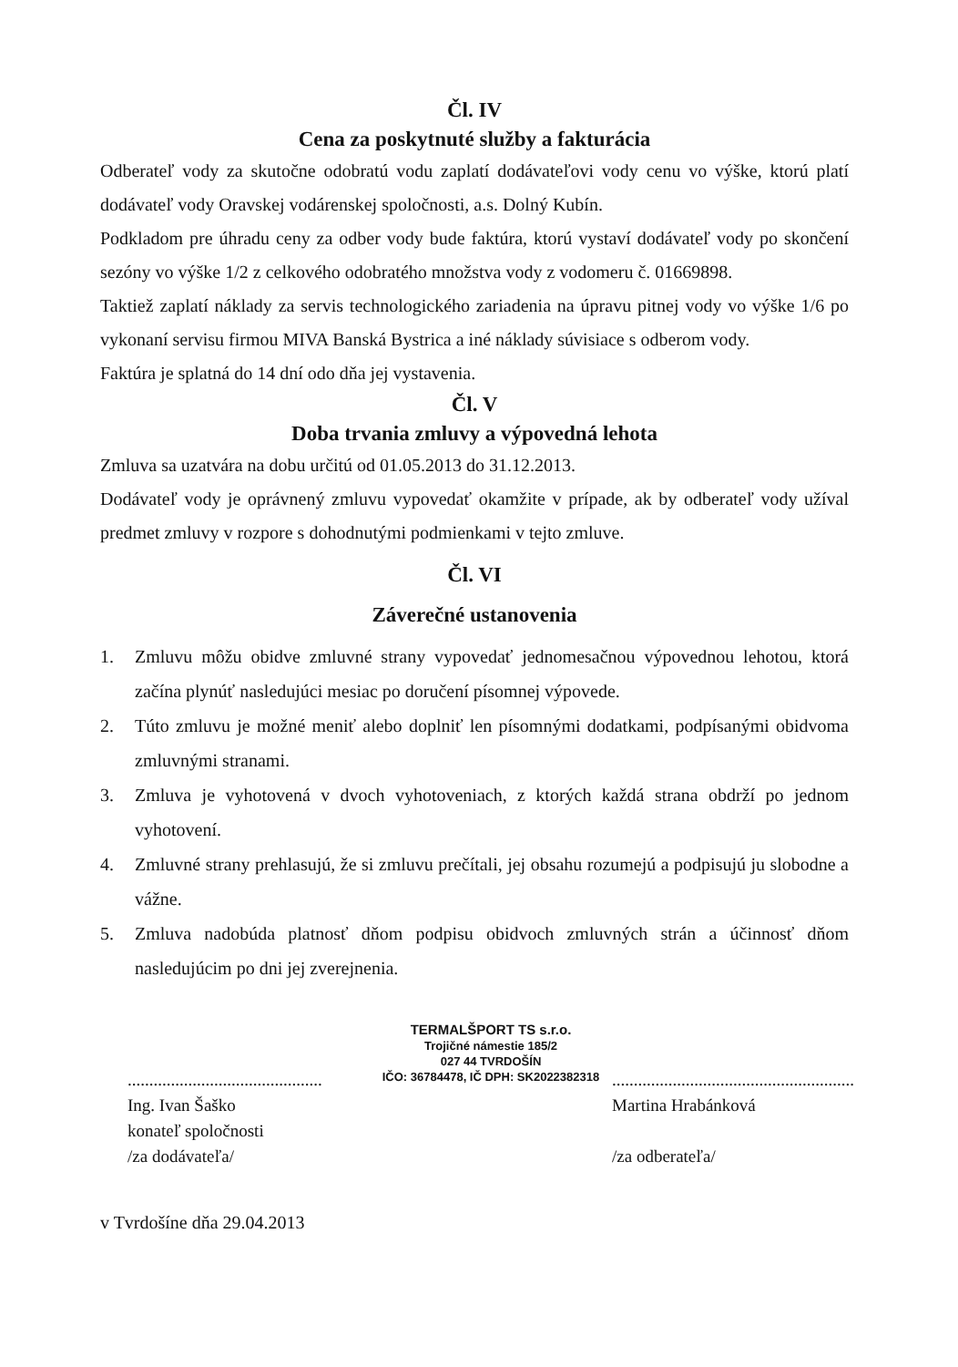Čl. IV
Cena za poskytnuté služby a fakturácia
Odberateľ vody za skutočne odobratú vodu zaplatí dodávateľovi vody cenu vo výške, ktorú platí dodávateľ vody Oravskej vodárenskej spoločnosti, a.s. Dolný Kubín.
Podkladom pre úhradu ceny za odber vody bude faktúra, ktorú vystaví dodávateľ vody po skončení sezóny vo výške 1/2 z celkového odobratého množstva vody z vodomeru č. 01669898.
Taktiež zaplatí náklady za servis technologického zariadenia na úpravu pitnej vody vo výške 1/6 po vykonaní servisu firmou MIVA Banská Bystrica a iné náklady súvisiace s odberom vody.
Faktúra je splatná do 14 dní odo dňa jej vystavenia.
Čl. V
Doba trvania zmluvy a výpovedná lehota
Zmluva sa uzatvára na dobu určitú od 01.05.2013 do 31.12.2013.
Dodávateľ vody je oprávnený zmluvu vypovedať okamžite v prípade, ak by odberateľ vody užíval predmet zmluvy v rozpore s dohodnutými podmienkami v tejto zmluve.
Čl. VI
Záverečné ustanovenia
1. Zmluvu môžu obidve zmluvné strany vypovedať jednomesačnou výpovednou lehotou, ktorá začína plynúť nasledujúci mesiac po doručení písomnej výpovede.
2. Túto zmluvu je možné meniť alebo doplniť len písomnými dodatkami, podpísanými obidvoma zmluvnými stranami.
3. Zmluva je vyhotovená v dvoch vyhotoveniach, z ktorých každá strana obdrží po jednom vyhotovení.
4. Zmluvné strany prehlasujú, že si zmluvu prečítali, jej obsahu rozumejú a podpisujú ju slobodne a vážne.
5. Zmluva nadobúda platnosť dňom podpisu obidvoch zmluvných strán a účinnosť dňom nasledujúcim po dni jej zverejnenia.
.............................................
Ing. Ivan Šaško
konateľ spoločnosti
/za dodávateľa/
TERMALŠPORT TS s.r.o.
Trojičné námestie 185/2
027 44 TVRDOŠÍN
IČO: 36784478, IČ DPH: SK2022382318
........................................................
Martina Hrabánková
/za odberateľa/
v Tvrdošíne dňa 29.04.2013